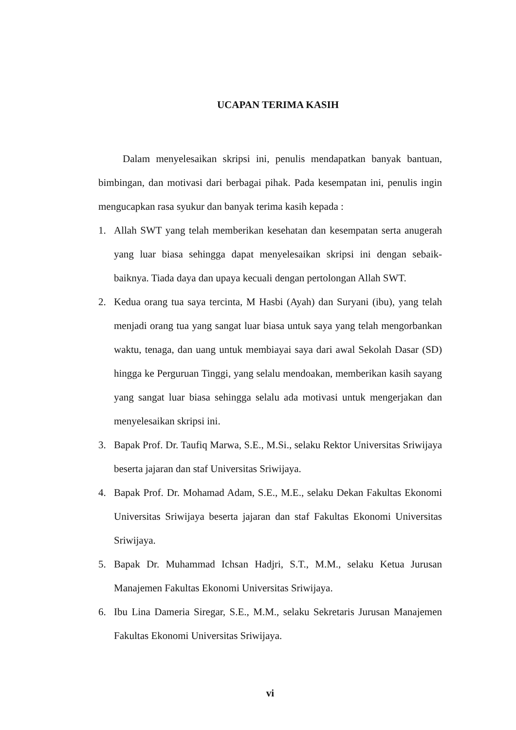UCAPAN TERIMA KASIH
Dalam menyelesaikan skripsi ini, penulis mendapatkan banyak bantuan, bimbingan, dan motivasi dari berbagai pihak. Pada kesempatan ini, penulis ingin mengucapkan rasa syukur dan banyak terima kasih kepada :
1. Allah SWT yang telah memberikan kesehatan dan kesempatan serta anugerah yang luar biasa sehingga dapat menyelesaikan skripsi ini dengan sebaik-baiknya. Tiada daya dan upaya kecuali dengan pertolongan Allah SWT.
2. Kedua orang tua saya tercinta, M Hasbi (Ayah) dan Suryani (ibu), yang telah menjadi orang tua yang sangat luar biasa untuk saya yang telah mengorbankan waktu, tenaga, dan uang untuk membiayai saya dari awal Sekolah Dasar (SD) hingga ke Perguruan Tinggi, yang selalu mendoakan, memberikan kasih sayang yang sangat luar biasa sehingga selalu ada motivasi untuk mengerjakan dan menyelesaikan skripsi ini.
3. Bapak Prof. Dr. Taufiq Marwa, S.E., M.Si., selaku Rektor Universitas Sriwijaya beserta jajaran dan staf Universitas Sriwijaya.
4. Bapak Prof. Dr. Mohamad Adam, S.E., M.E., selaku Dekan Fakultas Ekonomi Universitas Sriwijaya beserta jajaran dan staf Fakultas Ekonomi Universitas Sriwijaya.
5. Bapak Dr. Muhammad Ichsan Hadjri, S.T., M.M., selaku Ketua Jurusan Manajemen Fakultas Ekonomi Universitas Sriwijaya.
6. Ibu Lina Dameria Siregar, S.E., M.M., selaku Sekretaris Jurusan Manajemen Fakultas Ekonomi Universitas Sriwijaya.
vi